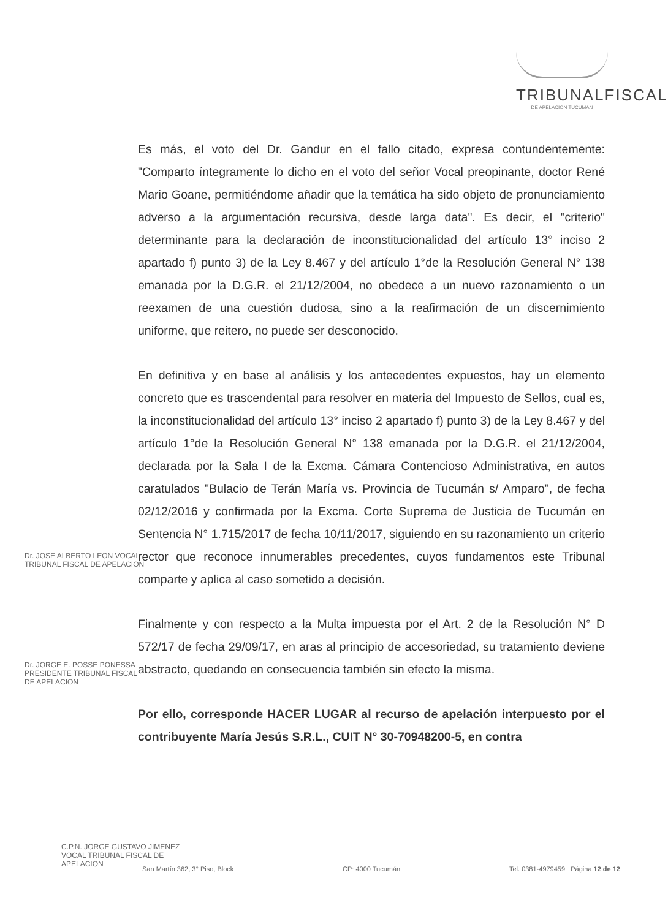TRIBUNALFISCAL
DE APELACIÓN TUCUMÁN
Es más, el voto del Dr. Gandur en el fallo citado, expresa contundentemente: "Comparto íntegramente lo dicho en el voto del señor Vocal preopinante, doctor René Mario Goane, permitiéndome añadir que la temática ha sido objeto de pronunciamiento adverso a la argumentación recursiva, desde larga data". Es decir, el "criterio" determinante para la declaración de inconstitucionalidad del artículo 13° inciso 2 apartado f) punto 3) de la Ley 8.467 y del artículo 1°de la Resolución General N° 138 emanada por la D.G.R. el 21/12/2004, no obedece a un nuevo razonamiento o un reexamen de una cuestión dudosa, sino a la reafirmación de un discernimiento uniforme, que reitero, no puede ser desconocido.
En definitiva y en base al análisis y los antecedentes expuestos, hay un elemento concreto que es trascendental para resolver en materia del Impuesto de Sellos, cual es, la inconstitucionalidad del artículo 13° inciso 2 apartado f) punto 3) de la Ley 8.467 y del artículo 1°de la Resolución General N° 138 emanada por la D.G.R. el 21/12/2004, declarada por la Sala I de la Excma. Cámara Contencioso Administrativa, en autos caratulados "Bulacio de Terán María vs. Provincia de Tucumán s/ Amparo", de fecha 02/12/2016 y confirmada por la Excma. Corte Suprema de Justicia de Tucumán en Sentencia N° 1.715/2017 de fecha 10/11/2017, siguiendo en su razonamiento un criterio rector que reconoce innumerables precedentes, cuyos fundamentos este Tribunal comparte y aplica al caso sometido a decisión.
Finalmente y con respecto a la Multa impuesta por el Art. 2 de la Resolución N° D 572/17 de fecha 29/09/17, en aras al principio de accesoriedad, su tratamiento deviene abstracto, quedando en consecuencia también sin efecto la misma.
Por ello, corresponde HACER LUGAR al recurso de apelación interpuesto por el contribuyente María Jesús S.R.L., CUIT N° 30-70948200-5, en contra
Dr. JOSE ALBERTO LEON VOCAL TRIBUNAL FISCAL DE APELACION
Dr. JORGE E. POSSE PONESSA PRESIDENTE TRIBUNAL FISCAL DE APELACION
C.P.N. JORGE GUSTAVO JIMENEZ VOCAL TRIBUNAL FISCAL DE APELACION
San Martín 362, 3° Piso, Block CP: 4000 Tucumán Tel. 0381-4979459 Página 12 de 12